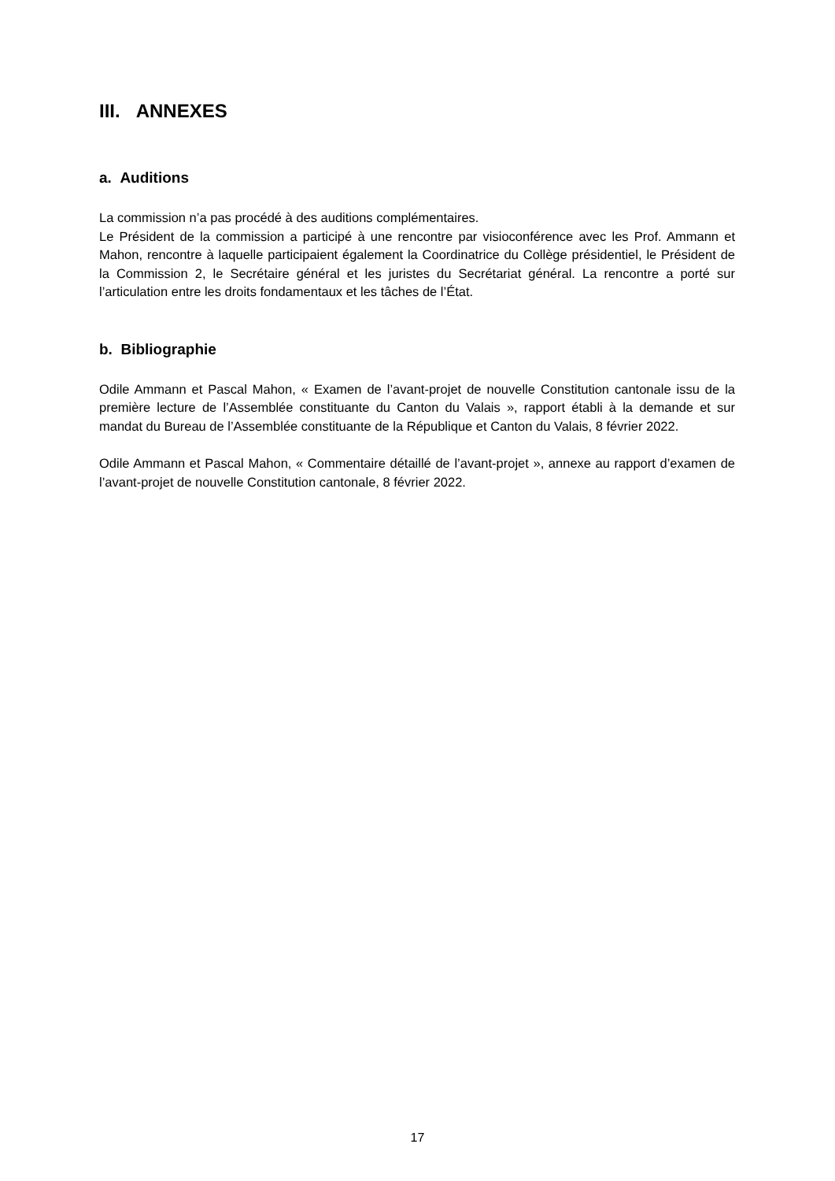III. ANNEXES
a. Auditions
La commission n’a pas procédé à des auditions complémentaires.
Le Président de la commission a participé à une rencontre par visioconférence avec les Prof. Ammann et Mahon, rencontre à laquelle participaient également la Coordinatrice du Collège présidentiel, le Président de la Commission 2, le Secrétaire général et les juristes du Secrétariat général. La rencontre a porté sur l’articulation entre les droits fondamentaux et les tâches de l’État.
b. Bibliographie
Odile Ammann et Pascal Mahon, « Examen de l’avant-projet de nouvelle Constitution cantonale issu de la première lecture de l’Assemblée constituante du Canton du Valais », rapport établi à la demande et sur mandat du Bureau de l’Assemblée constituante de la République et Canton du Valais, 8 février 2022.
Odile Ammann et Pascal Mahon, « Commentaire détaillé de l’avant-projet », annexe au rapport d’examen de l’avant-projet de nouvelle Constitution cantonale, 8 février 2022.
17